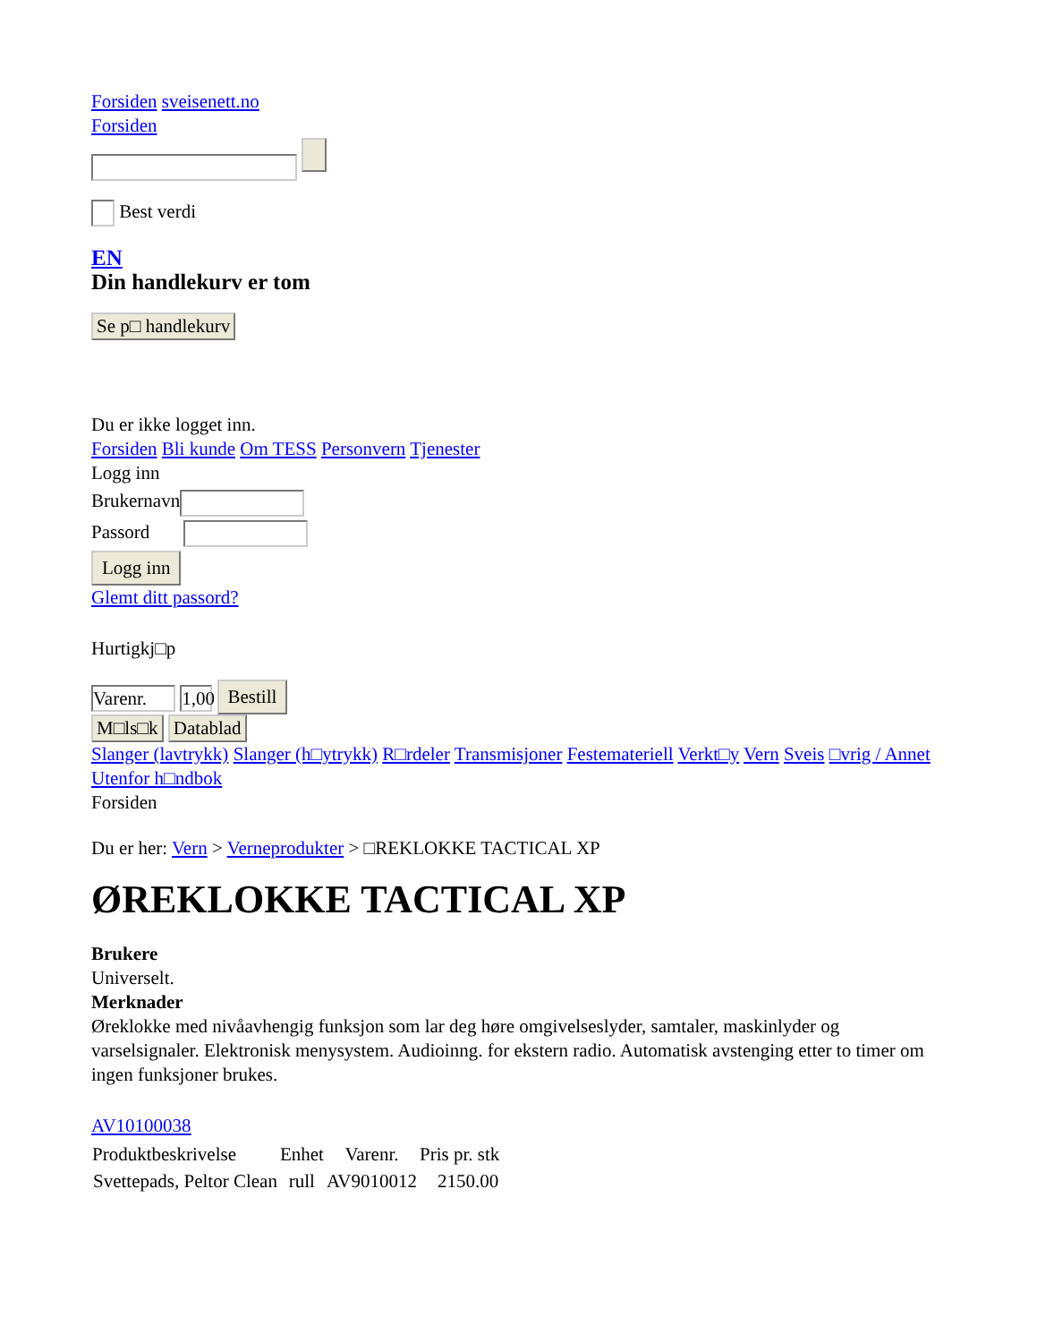Forsiden sveisenett.no
Forsiden
Best verdi
EN
Din handlekurv er tom
Se p□ handlekurv
Du er ikke logget inn.
Forsiden Bli kunde Om TESS Personvern Tjenester
Logg inn
Brukernavn
Passord
Logg inn
Glemt ditt passord?
Hurtigkj□p
Varenr. 1,00 Bestill
M□ls□k Datablad
Slanger (lavtrykk) Slanger (h□ytrykk) R□rdeler Transmisjoner Festemateriell Verkt□y Vern Sveis □vrig / Annet Utenfor h□ndbok
Forsiden
Du er her: Vern > Verneprodukter > □REKLOKKE TACTICAL XP
ØREKLOKKE TACTICAL XP
Brukere
Universelt.
Merknader
Øreklokke med nivåavhengig funksjon som lar deg høre omgivelseslyder, samtaler, maskinlyder og varselsignaler. Elektronisk menysystem. Audioinng. for ekstern radio. Automatisk avstenging etter to timer om ingen funksjoner brukes.
AV10100038
| Produktbeskrivelse | Enhet | Varenr. | Pris pr. stk |
| --- | --- | --- | --- |
| Svettepads, Peltor Clean | rull | AV9010012 | 2150.00 |